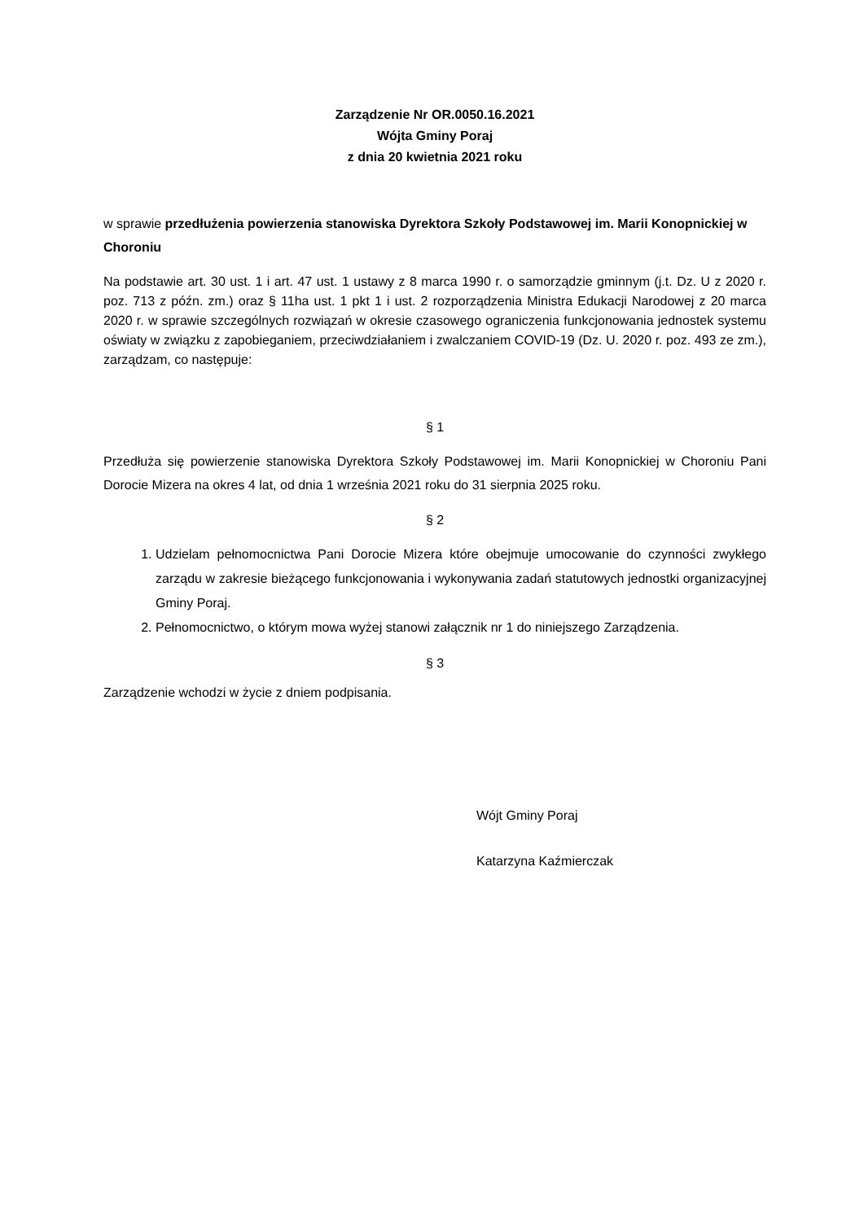Zarządzenie Nr OR.0050.16.2021
Wójta Gminy Poraj
z dnia 20 kwietnia 2021 roku
w sprawie przedłużenia powierzenia stanowiska Dyrektora Szkoły Podstawowej im. Marii Konopnickiej w Choroniu
Na podstawie art. 30 ust. 1 i art. 47 ust. 1 ustawy z 8 marca 1990 r. o samorządzie gminnym (j.t. Dz. U z 2020 r. poz. 713 z późn. zm.) oraz § 11ha ust. 1 pkt 1 i ust. 2 rozporządzenia Ministra Edukacji Narodowej z 20 marca 2020 r. w sprawie szczególnych rozwiązań w okresie czasowego ograniczenia funkcjonowania jednostek systemu oświaty w związku z zapobieganiem, przeciwdziałaniem i zwalczaniem COVID-19 (Dz. U. 2020 r. poz. 493 ze zm.), zarządzam, co następuje:
§ 1
Przedłuża się powierzenie stanowiska Dyrektora Szkoły Podstawowej im. Marii Konopnickiej w Choroniu Pani Dorocie Mizera na okres 4 lat, od dnia 1 września 2021 roku do 31 sierpnia 2025 roku.
§ 2
1. Udzielam pełnomocnictwa Pani Dorocie Mizera które obejmuje umocowanie do czynności zwykłego zarządu w zakresie bieżącego funkcjonowania i wykonywania zadań statutowych jednostki organizacyjnej Gminy Poraj.
2. Pełnomocnictwo, o którym mowa wyżej stanowi załącznik nr 1 do niniejszego Zarządzenia.
§ 3
Zarządzenie wchodzi w życie z dniem podpisania.
Wójt Gminy Poraj
Katarzyna Kaźmierczak